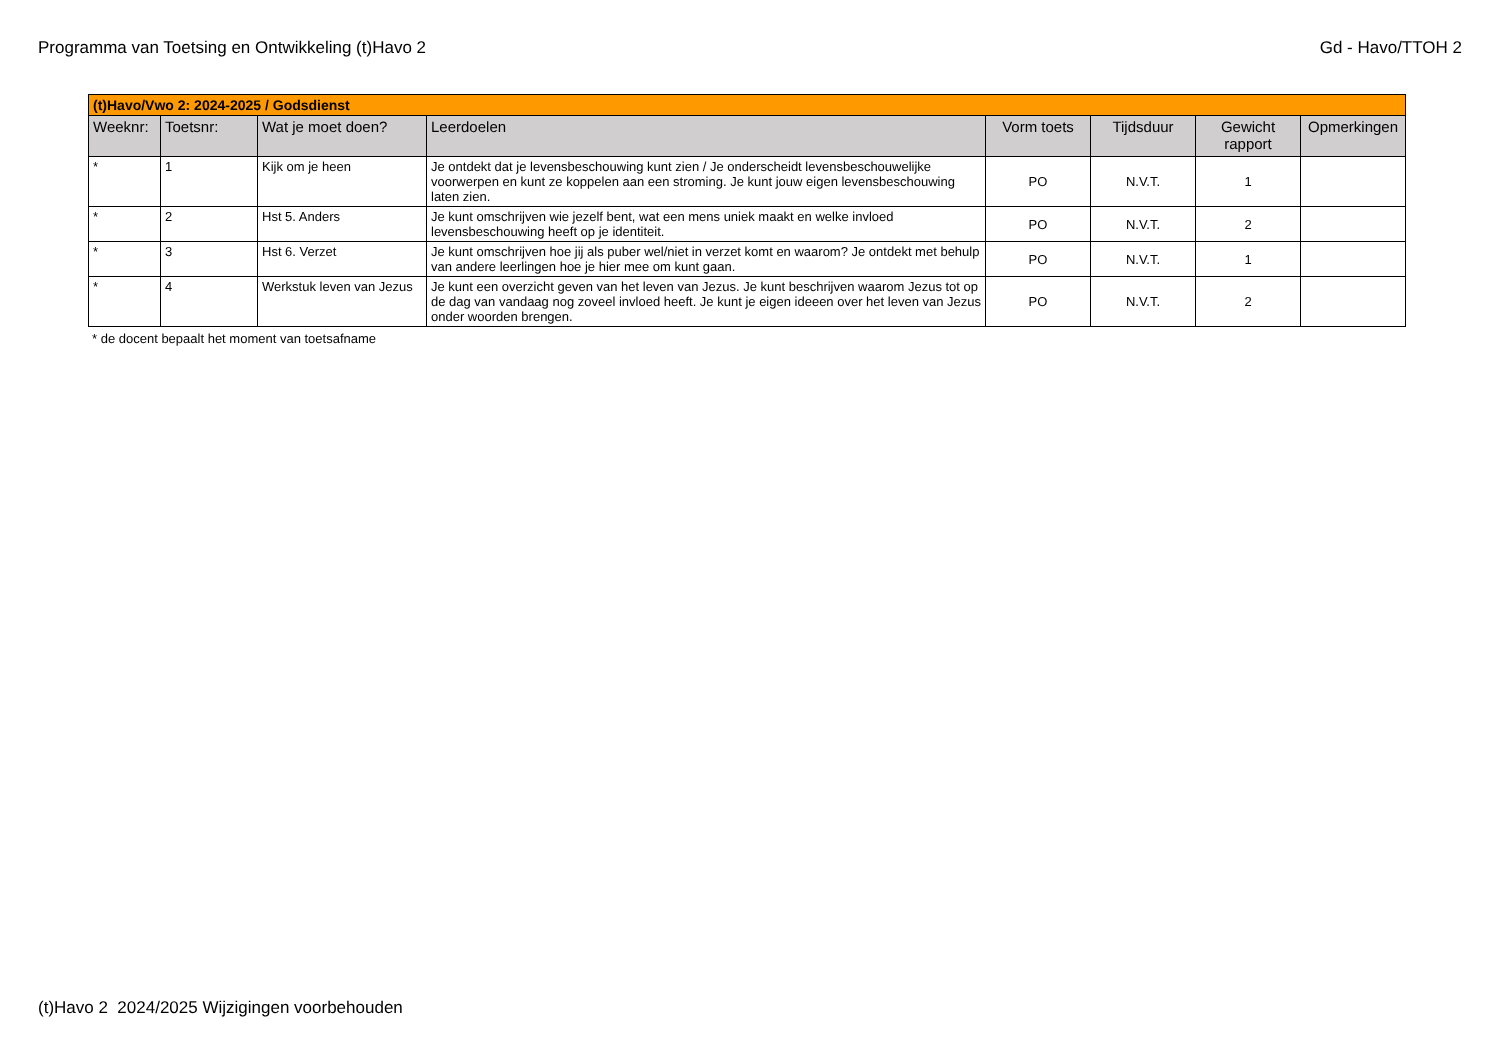Programma van Toetsing en Ontwikkeling (t)Havo 2 Gd - Havo/TTOH 2
| (t)Havo/Vwo 2: 2024-2025 / Godsdienst | | | | | | | |
| --- | --- | --- | --- | --- | --- | --- | --- |
| Weeknr: | Toetsnr: | Wat je moet doen? | Leerdoelen | Vorm toets | Tijdsduur | Gewicht rapport | Opmerkingen |
| * | 1 | Kijk om je heen | Je ontdekt dat je levensbeschouwing kunt zien / Je onderscheidt levensbeschouwelijke voorwerpen en kunt ze koppelen aan een stroming. Je kunt jouw eigen levensbeschouwing laten zien. | PO | N.V.T. | 1 | |
| * | 2 | Hst 5. Anders | Je kunt omschrijven wie jezelf bent, wat een mens uniek maakt en welke invloed levensbeschouwing heeft op je identiteit. | PO | N.V.T. | 2 | |
| * | 3 | Hst 6. Verzet | Je kunt omschrijven hoe jij als puber wel/niet in verzet komt en waarom? Je ontdekt met behulp van andere leerlingen hoe je hier mee om kunt gaan. | PO | N.V.T. | 1 | |
| * | 4 | Werkstuk leven van Jezus | Je kunt een overzicht geven van het leven van Jezus. Je kunt beschrijven waarom Jezus tot op de dag van vandaag nog zoveel invloed heeft. Je kunt je eigen ideeen over het leven van Jezus onder woorden brengen. | PO | N.V.T. | 2 | |
* de docent bepaalt het moment van toetsafname
(t)Havo 2 2024/2025 Wijzigingen voorbehouden